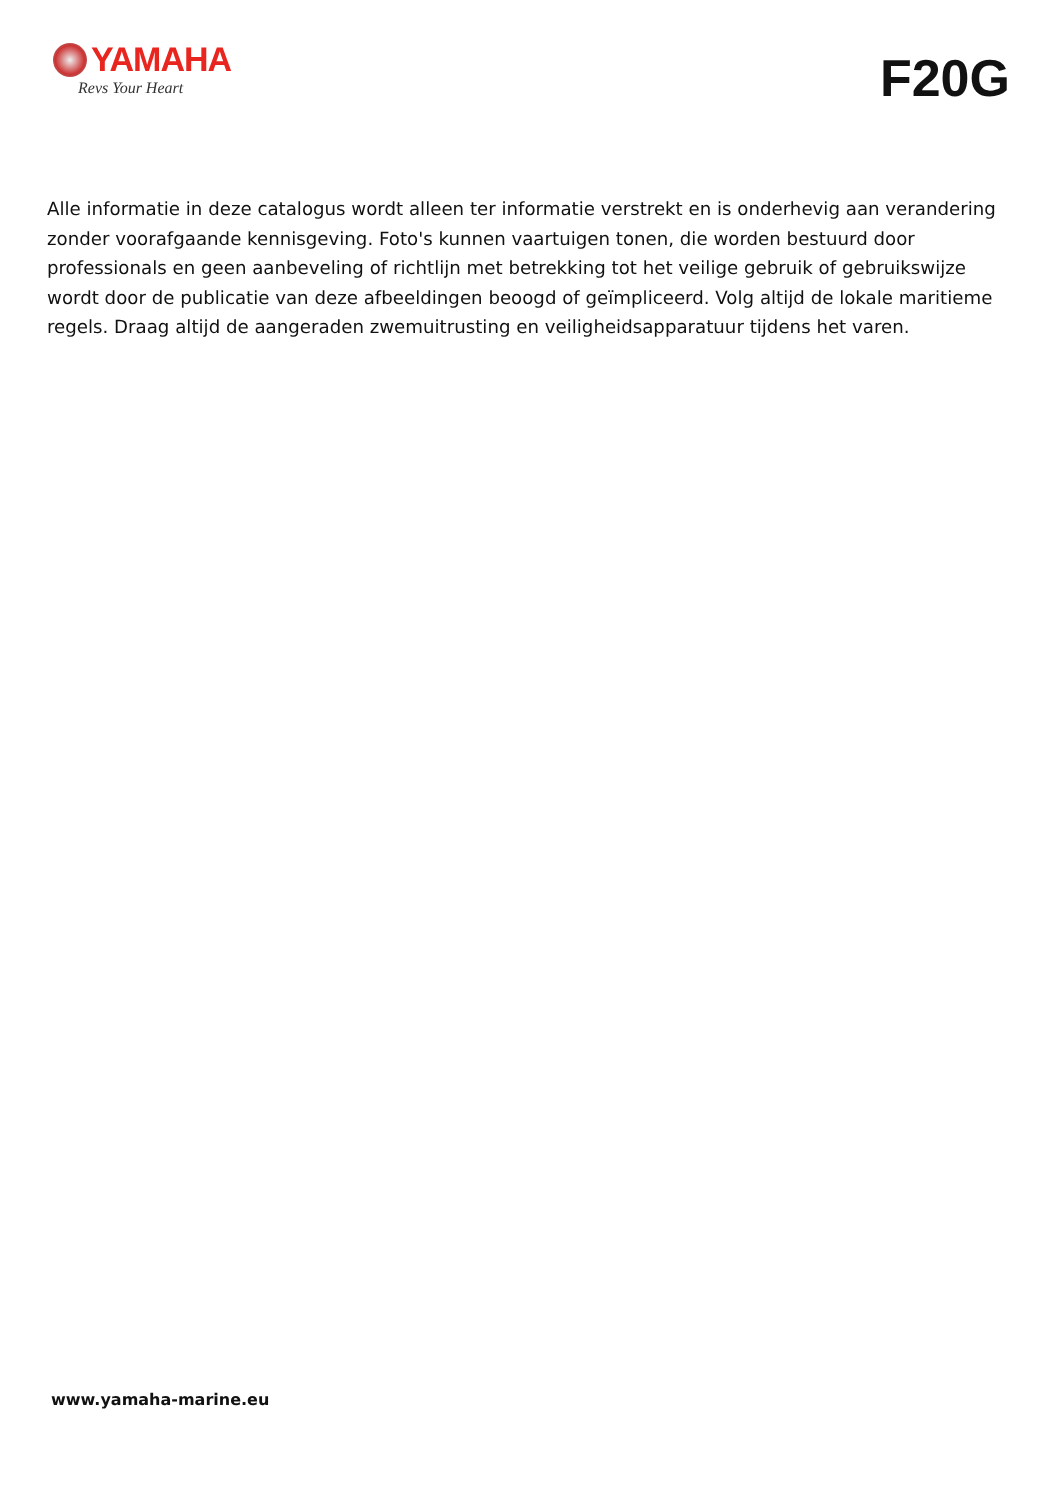YAMAHA
Revs Your Heart
F20G
Alle informatie in deze catalogus wordt alleen ter informatie verstrekt en is onderhevig aan verandering zonder voorafgaande kennisgeving. Foto's kunnen vaartuigen tonen, die worden bestuurd door professionals en geen aanbeveling of richtlijn met betrekking tot het veilige gebruik of gebruikswijze wordt door de publicatie van deze afbeeldingen beoogd of geïmpliceerd. Volg altijd de lokale maritieme regels. Draag altijd de aangeraden zwemuitrusting en veiligheidsapparatuur tijdens het varen.
www.yamaha-marine.eu